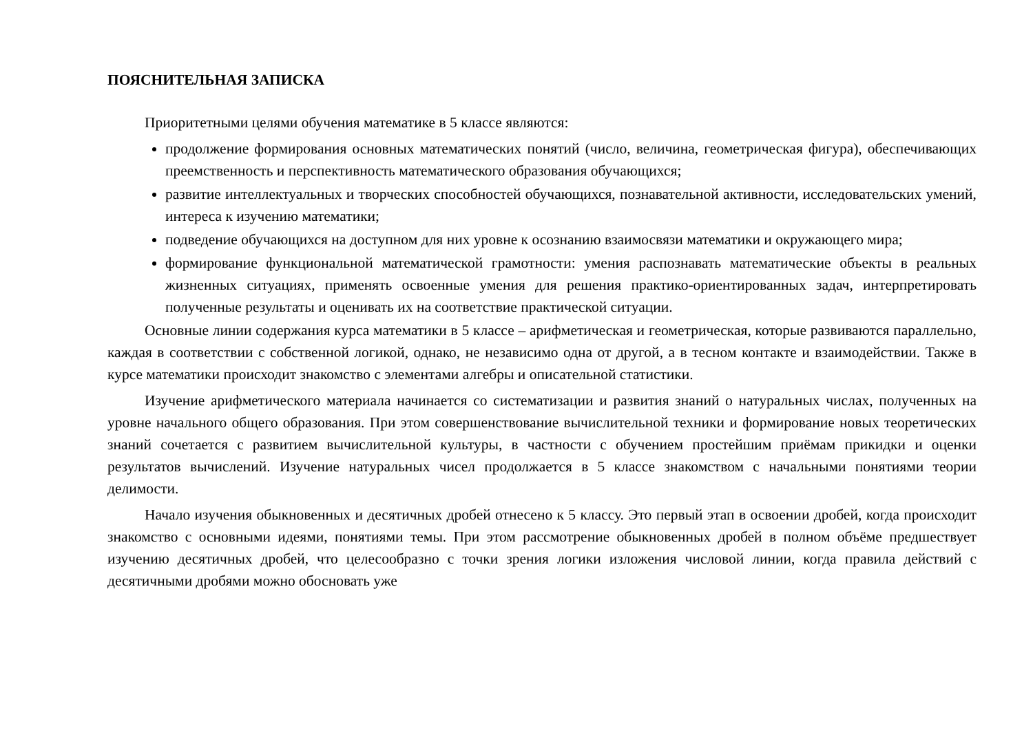ПОЯСНИТЕЛЬНАЯ ЗАПИСКА
Приоритетными целями обучения математике в 5 классе являются:
продолжение формирования основных математических понятий (число, величина, геометрическая фигура), обеспечивающих преемственность и перспективность математического образования обучающихся;
развитие интеллектуальных и творческих способностей обучающихся, познавательной активности, исследовательских умений, интереса к изучению математики;
подведение обучающихся на доступном для них уровне к осознанию взаимосвязи математики и окружающего мира;
формирование функциональной математической грамотности: умения распознавать математические объекты в реальных жизненных ситуациях, применять освоенные умения для решения практико-ориентированных задач, интерпретировать полученные результаты и оценивать их на соответствие практической ситуации.
Основные линии содержания курса математики в 5 классе – арифметическая и геометрическая, которые развиваются параллельно, каждая в соответствии с собственной логикой, однако, не независимо одна от другой, а в тесном контакте и взаимодействии. Также в курсе математики происходит знакомство с элементами алгебры и описательной статистики.
Изучение арифметического материала начинается со систематизации и развития знаний о натуральных числах, полученных на уровне начального общего образования. При этом совершенствование вычислительной техники и формирование новых теоретических знаний сочетается с развитием вычислительной культуры, в частности с обучением простейшим приёмам прикидки и оценки результатов вычислений. Изучение натуральных чисел продолжается в 5 классе знакомством с начальными понятиями теории делимости.
Начало изучения обыкновенных и десятичных дробей отнесено к 5 классу. Это первый этап в освоении дробей, когда происходит знакомство с основными идеями, понятиями темы. При этом рассмотрение обыкновенных дробей в полном объёме предшествует изучению десятичных дробей, что целесообразно с точки зрения логики изложения числовой линии, когда правила действий с десятичными дробями можно обосновать уже